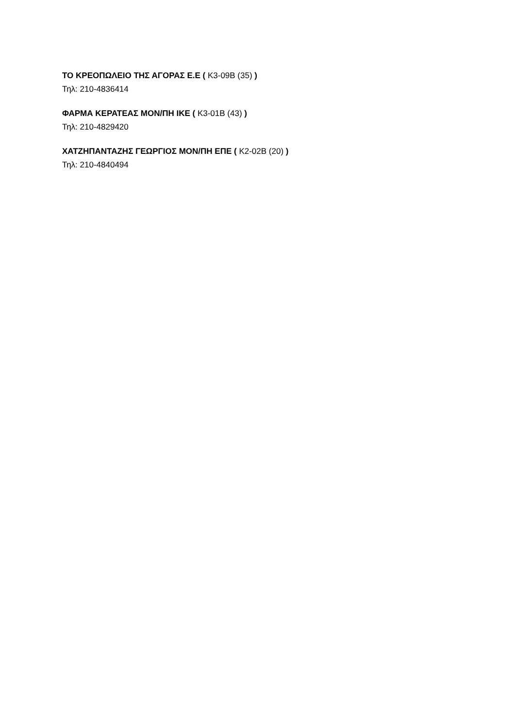ΤΟ ΚΡΕΟΠΩΛΕΙΟ ΤΗΣ ΑΓΟΡΑΣ Ε.Ε ( Κ3-09Β (35) )
Τηλ: 210-4836414
ΦΑΡΜΑ ΚΕΡΑΤΕΑΣ ΜΟΝ/ΠΗ ΙΚΕ ( Κ3-01Β (43) )
Τηλ: 210-4829420
ΧΑΤΖΗΠΑΝΤΑΖΗΣ ΓΕΩΡΓΙΟΣ ΜΟΝ/ΠΗ ΕΠΕ ( Κ2-02Β (20) )
Τηλ: 210-4840494